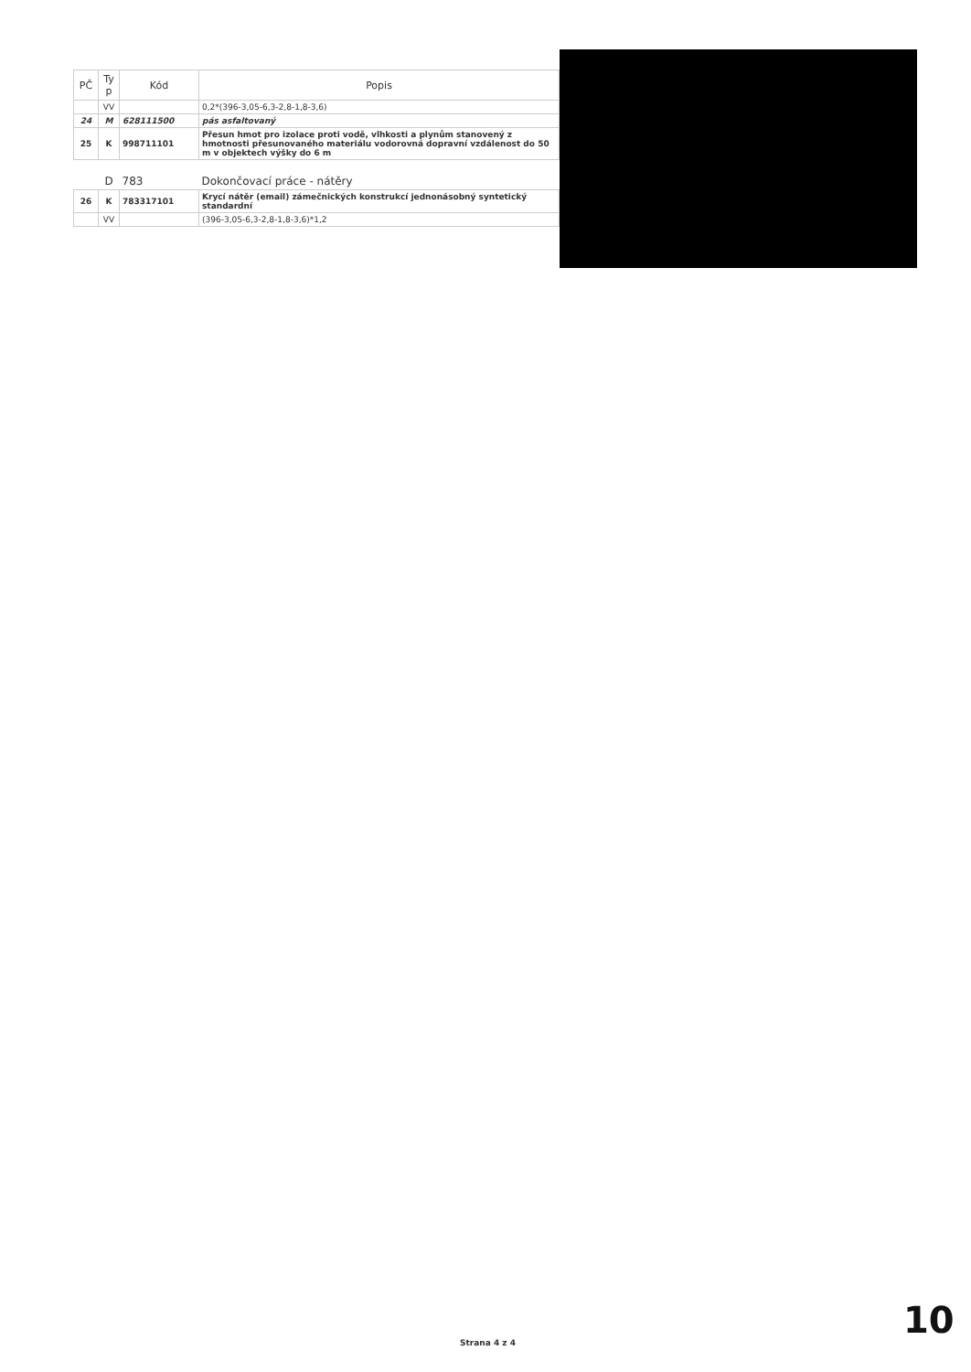| PČ | Ty p | Kód | Popis |
| --- | --- | --- | --- |
| | VV | | 0,2*(396-3,05-6,3-2,8-1,8-3,6) |
| 24 | M | 628111500 | pás asfaltovaný |
| 25 | K | 998711101 | Přesun hmot pro izolace proti vodě, vlhkosti a plynům stanovený z hmotnosti přesunovaného materiálu vodorovná dopravní vzdálenost do 50 m v objektech výšky do 6 m |
| | D | 783 | Dokončovací práce - nátěry |
| 26 | K | 783317101 | Krycí nátěr (email) zámečnických konstrukcí jednonásobný syntetický standardní |
| | VV | | (396-3,05-6,3-2,8-1,8-3,6)*1,2 |
Strana 4 z 4
10